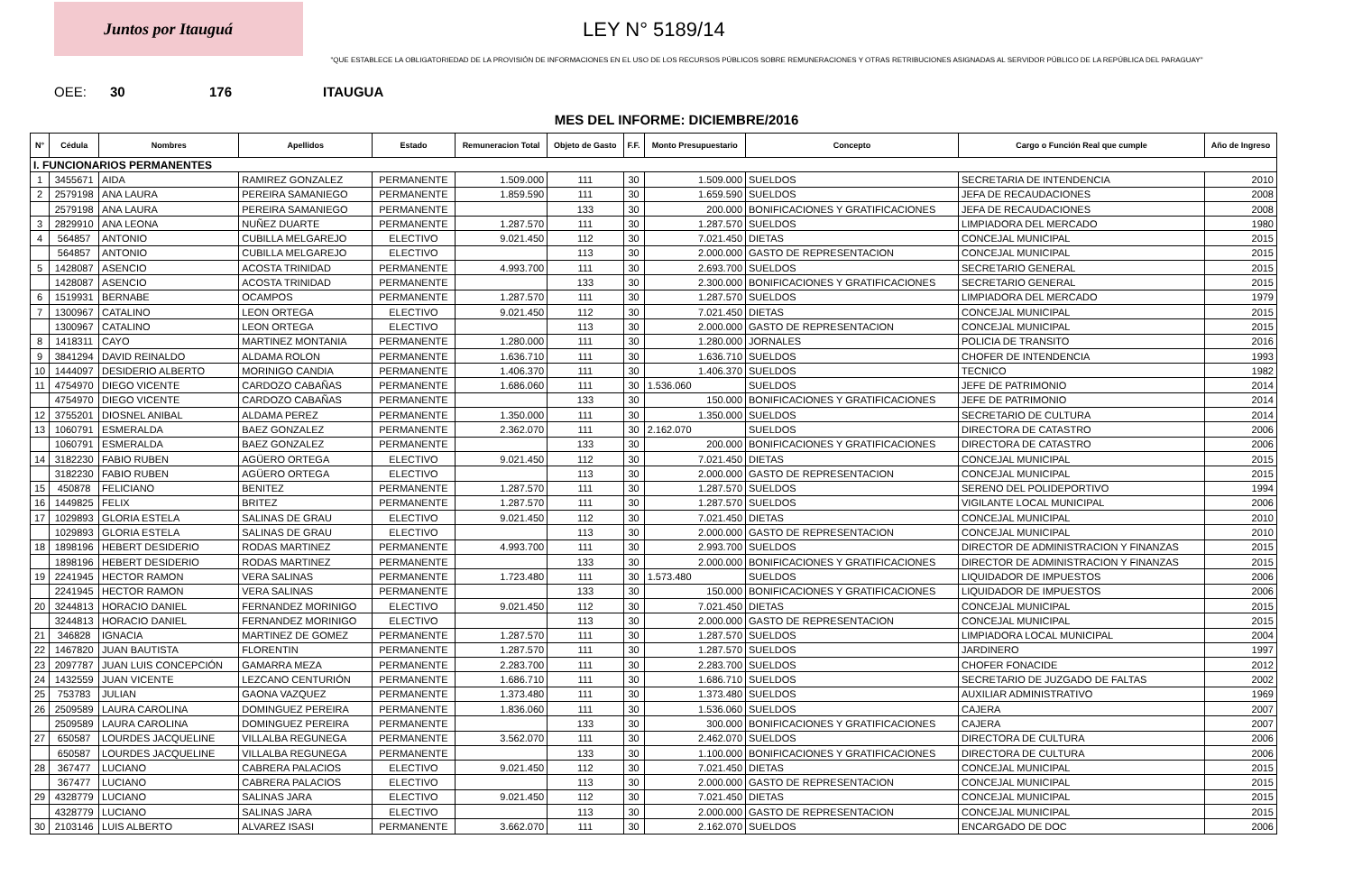Juntos por Itauguá
LEY N° 5189/14
"QUE ESTABLECE LA OBLIGATORIEDAD DE LA PROVISIÓN DE INFORMACIONES EN EL USO DE LOS RECURSOS PÚBLICOS SOBRE REMUNERACIONES Y OTRAS RETRIBUCIONES ASIGNADAS AL SERVIDOR PÚBLICO DE LA REPÚBLICA DEL PARAGUAY"
OEE: 30 176 ITAUGUA
MES DEL INFORME: DICIEMBRE/2016
| N° | Cédula | Nombres | Apellidos | Estado | Remuneracion Total | Objeto de Gasto | F.F. | Monto Presupuestario | Concepto | Cargo o Función Real que cumple | Año de Ingreso |
| --- | --- | --- | --- | --- | --- | --- | --- | --- | --- | --- | --- |
| I. FUNCIONARIOS PERMANENTES | | | | | | | | | | | |
| 1 | 3455671 | AIDA | RAMIREZ GONZALEZ | PERMANENTE | 1.509.000 | 111 | 30 | 1.509.000 | SUELDOS | SECRETARIA DE INTENDENCIA | 2010 |
| 2 | 2579198 | ANA LAURA | PEREIRA SAMANIEGO | PERMANENTE | 1.859.590 | 111 | 30 | 1.659.590 | SUELDOS | JEFA DE RECAUDACIONES | 2008 |
| | 2579198 | ANA LAURA | PEREIRA SAMANIEGO | PERMANENTE | | 133 | 30 | 200.000 | BONIFICACIONES Y GRATIFICACIONES | JEFA DE RECAUDACIONES | 2008 |
| 3 | 2829910 | ANA LEONA | NUÑEZ DUARTE | PERMANENTE | 1.287.570 | 111 | 30 | 1.287.570 | SUELDOS | LIMPIADORA DEL MERCADO | 1980 |
| 4 | 564857 | ANTONIO | CUBILLA MELGAREJO | ELECTIVO | 9.021.450 | 112 | 30 | 7.021.450 | DIETAS | CONCEJAL MUNICIPAL | 2015 |
| | 564857 | ANTONIO | CUBILLA MELGAREJO | ELECTIVO | | 113 | 30 | 2.000.000 | GASTO DE REPRESENTACION | CONCEJAL MUNICIPAL | 2015 |
| 5 | 1428087 | ASENCIO | ACOSTA TRINIDAD | PERMANENTE | 4.993.700 | 111 | 30 | 2.693.700 | SUELDOS | SECRETARIO GENERAL | 2015 |
| | 1428087 | ASENCIO | ACOSTA TRINIDAD | PERMANENTE | | 133 | 30 | 2.300.000 | BONIFICACIONES Y GRATIFICACIONES | SECRETARIO GENERAL | 2015 |
| 6 | 1519931 | BERNABE | OCAMPOS | PERMANENTE | 1.287.570 | 111 | 30 | 1.287.570 | SUELDOS | LIMPIADORA DEL MERCADO | 1979 |
| 7 | 1300967 | CATALINO | LEON ORTEGA | ELECTIVO | 9.021.450 | 112 | 30 | 7.021.450 | DIETAS | CONCEJAL MUNICIPAL | 2015 |
| | 1300967 | CATALINO | LEON ORTEGA | ELECTIVO | | 113 | 30 | 2.000.000 | GASTO DE REPRESENTACION | CONCEJAL MUNICIPAL | 2015 |
| 8 | 1418311 | CAYO | MARTINEZ MONTANIA | PERMANENTE | 1.280.000 | 111 | 30 | 1.280.000 | JORNALES | POLICIA DE TRANSITO | 2016 |
| 9 | 3841294 | DAVID REINALDO | ALDAMA ROLON | PERMANENTE | 1.636.710 | 111 | 30 | 1.636.710 | SUELDOS | CHOFER DE INTENDENCIA | 1993 |
| 10 | 1444097 | DESIDERIO ALBERTO | MORINIGO CANDIA | PERMANENTE | 1.406.370 | 111 | 30 | 1.406.370 | SUELDOS | TECNICO | 1982 |
| 11 | 4754970 | DIEGO VICENTE | CARDOZO CABAÑAS | PERMANENTE | 1.686.060 | 111 | 30 | 1.536.060 | SUELDOS | JEFE DE PATRIMONIO | 2014 |
| | 4754970 | DIEGO VICENTE | CARDOZO CABAÑAS | PERMANENTE | | 133 | 30 | 150.000 | BONIFICACIONES Y GRATIFICACIONES | JEFE DE PATRIMONIO | 2014 |
| 12 | 3755201 | DIOSNEL ANIBAL | ALDAMA PEREZ | PERMANENTE | 1.350.000 | 111 | 30 | 1.350.000 | SUELDOS | SECRETARIO DE CULTURA | 2014 |
| 13 | 1060791 | ESMERALDA | BAEZ GONZALEZ | PERMANENTE | 2.362.070 | 111 | 30 | 2.162.070 | SUELDOS | DIRECTORA DE CATASTRO | 2006 |
| | 1060791 | ESMERALDA | BAEZ GONZALEZ | PERMANENTE | | 133 | 30 | 200.000 | BONIFICACIONES Y GRATIFICACIONES | DIRECTORA DE CATASTRO | 2006 |
| 14 | 3182230 | FABIO RUBEN | AGÜERO ORTEGA | ELECTIVO | 9.021.450 | 112 | 30 | 7.021.450 | DIETAS | CONCEJAL MUNICIPAL | 2015 |
| | 3182230 | FABIO RUBEN | AGÜERO ORTEGA | ELECTIVO | | 113 | 30 | 2.000.000 | GASTO DE REPRESENTACION | CONCEJAL MUNICIPAL | 2015 |
| 15 | 450878 | FELICIANO | BENITEZ | PERMANENTE | 1.287.570 | 111 | 30 | 1.287.570 | SUELDOS | SERENO DEL POLIDEPORTIVO | 1994 |
| 16 | 1449825 | FELIX | BRITEZ | PERMANENTE | 1.287.570 | 111 | 30 | 1.287.570 | SUELDOS | VIGILANTE LOCAL MUNICIPAL | 2006 |
| 17 | 1029893 | GLORIA ESTELA | SALINAS DE GRAU | ELECTIVO | 9.021.450 | 112 | 30 | 7.021.450 | DIETAS | CONCEJAL MUNICIPAL | 2010 |
| | 1029893 | GLORIA ESTELA | SALINAS DE GRAU | ELECTIVO | | 113 | 30 | 2.000.000 | GASTO DE REPRESENTACION | CONCEJAL MUNICIPAL | 2010 |
| 18 | 1898196 | HEBERT DESIDERIO | RODAS MARTINEZ | PERMANENTE | 4.993.700 | 111 | 30 | 2.993.700 | SUELDOS | DIRECTOR DE ADMINISTRACION Y FINANZAS | 2015 |
| | 1898196 | HEBERT DESIDERIO | RODAS MARTINEZ | PERMANENTE | | 133 | 30 | 2.000.000 | BONIFICACIONES Y GRATIFICACIONES | DIRECTOR DE ADMINISTRACION Y FINANZAS | 2015 |
| 19 | 2241945 | HECTOR RAMON | VERA SALINAS | PERMANENTE | 1.723.480 | 111 | 30 | 1.573.480 | SUELDOS | LIQUIDADOR DE IMPUESTOS | 2006 |
| | 2241945 | HECTOR RAMON | VERA SALINAS | PERMANENTE | | 133 | 30 | 150.000 | BONIFICACIONES Y GRATIFICACIONES | LIQUIDADOR DE IMPUESTOS | 2006 |
| 20 | 3244813 | HORACIO DANIEL | FERNANDEZ MORINIGO | ELECTIVO | 9.021.450 | 112 | 30 | 7.021.450 | DIETAS | CONCEJAL MUNICIPAL | 2015 |
| | 3244813 | HORACIO DANIEL | FERNANDEZ MORINIGO | ELECTIVO | | 113 | 30 | 2.000.000 | GASTO DE REPRESENTACION | CONCEJAL MUNICIPAL | 2015 |
| 21 | 346828 | IGNACIA | MARTINEZ DE GOMEZ | PERMANENTE | 1.287.570 | 111 | 30 | 1.287.570 | SUELDOS | LIMPIADORA LOCAL MUNICIPAL | 2004 |
| 22 | 1467820 | JUAN BAUTISTA | FLORENTIN | PERMANENTE | 1.287.570 | 111 | 30 | 1.287.570 | SUELDOS | JARDINERO | 1997 |
| 23 | 2097787 | JUAN LUIS CONCEPCIÓN | GAMARRA MEZA | PERMANENTE | 2.283.700 | 111 | 30 | 2.283.700 | SUELDOS | CHOFER FONACIDE | 2012 |
| 24 | 1432559 | JUAN VICENTE | LEZCANO CENTURIÓN | PERMANENTE | 1.686.710 | 111 | 30 | 1.686.710 | SUELDOS | SECRETARIO DE JUZGADO DE FALTAS | 2002 |
| 25 | 753783 | JULIAN | GAONA VAZQUEZ | PERMANENTE | 1.373.480 | 111 | 30 | 1.373.480 | SUELDOS | AUXILIAR ADMINISTRATIVO | 1969 |
| 26 | 2509589 | LAURA CAROLINA | DOMINGUEZ PEREIRA | PERMANENTE | 1.836.060 | 111 | 30 | 1.536.060 | SUELDOS | CAJERA | 2007 |
| | 2509589 | LAURA CAROLINA | DOMINGUEZ PEREIRA | PERMANENTE | | 133 | 30 | 300.000 | BONIFICACIONES Y GRATIFICACIONES | CAJERA | 2007 |
| 27 | 650587 | LOURDES JACQUELINE | VILLALBA REGUNEGA | PERMANENTE | 3.562.070 | 111 | 30 | 2.462.070 | SUELDOS | DIRECTORA DE CULTURA | 2006 |
| | 650587 | LOURDES JACQUELINE | VILLALBA REGUNEGA | PERMANENTE | | 133 | 30 | 1.100.000 | BONIFICACIONES Y GRATIFICACIONES | DIRECTORA DE CULTURA | 2006 |
| 28 | 367477 | LUCIANO | CABRERA PALACIOS | ELECTIVO | 9.021.450 | 112 | 30 | 7.021.450 | DIETAS | CONCEJAL MUNICIPAL | 2015 |
| | 367477 | LUCIANO | CABRERA PALACIOS | ELECTIVO | | 113 | 30 | 2.000.000 | GASTO DE REPRESENTACION | CONCEJAL MUNICIPAL | 2015 |
| 29 | 4328779 | LUCIANO | SALINAS JARA | ELECTIVO | 9.021.450 | 112 | 30 | 7.021.450 | DIETAS | CONCEJAL MUNICIPAL | 2015 |
| | 4328779 | LUCIANO | SALINAS JARA | ELECTIVO | | 113 | 30 | 2.000.000 | GASTO DE REPRESENTACION | CONCEJAL MUNICIPAL | 2015 |
| 30 | 2103146 | LUIS ALBERTO | ALVAREZ ISASI | PERMANENTE | 3.662.070 | 111 | 30 | 2.162.070 | SUELDOS | ENCARGADO DE DOC | 2006 |